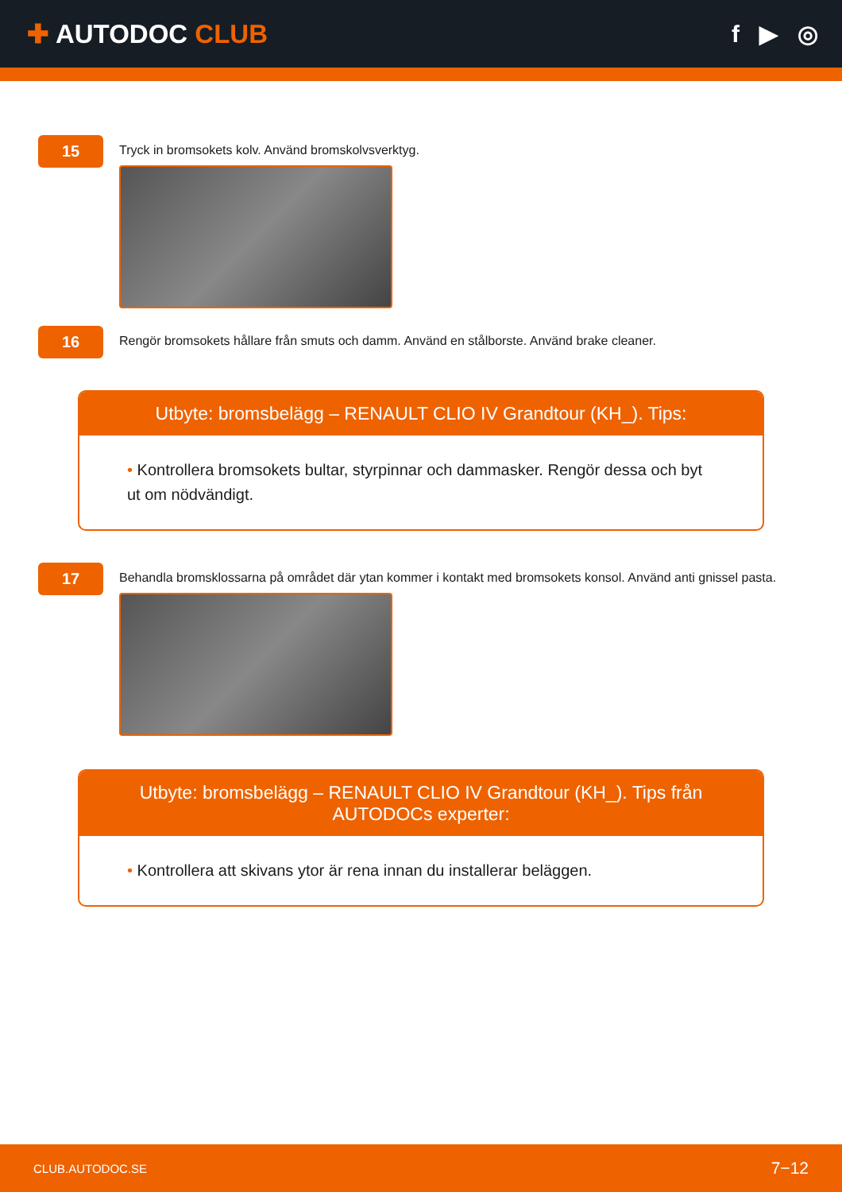✚ AUTODOC CLUB f ▶ ◎
15
Tryck in bromsokets kolv. Använd bromskolvsverktyg.
16
Rengör bromsokets hållare från smuts och damm. Använd en stålborste. Använd brake cleaner.
Utbyte: bromsbelägg – RENAULT CLIO IV Grandtour (KH_). Tips:
• Kontrollera bromsokets bultar, styrpinnar och dammasker. Rengör dessa och byt ut om nödvändigt.
17
Behandla bromsklossarna på området där ytan kommer i kontakt med bromsokets konsol. Använd anti gnissel pasta.
Utbyte: bromsbelägg – RENAULT CLIO IV Grandtour (KH_). Tips från AUTODOCs experter:
• Kontrollera att skivans ytor är rena innan du installerar beläggen.
CLUB.AUTODOC.SE 7−12